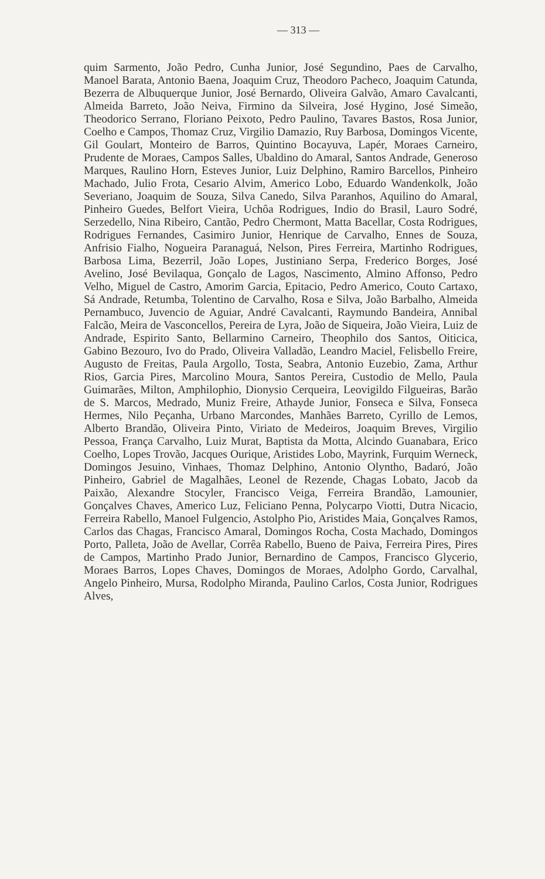— 313 —
quim Sarmento, João Pedro, Cunha Junior, José Segundino, Paes de Carvalho, Manoel Barata, Antonio Baena, Joaquim Cruz, Theodoro Pacheco, Joaquim Catunda, Bezerra de Albuquerque Junior, José Bernardo, Oliveira Galvão, Amaro Cavalcanti, Almeida Barreto, João Neiva, Firmino da Silveira, José Hygino, José Simeão, Theodorico Serrano, Floriano Peixoto, Pedro Paulino, Tavares Bastos, Rosa Junior, Coelho e Campos, Thomaz Cruz, Virgilio Damazio, Ruy Barbosa, Domingos Vicente, Gil Goulart, Monteiro de Barros, Quintino Bocayuva, Lapér, Moraes Carneiro, Prudente de Moraes, Campos Salles, Ubaldino do Amaral, Santos Andrade, Generoso Marques, Raulino Horn, Esteves Junior, Luiz Delphino, Ramiro Barcellos, Pinheiro Machado, Julio Frota, Cesario Alvim, Americo Lobo, Eduardo Wandenkolk, João Severiano, Joaquim de Souza, Silva Canedo, Silva Paranhos, Aquilino do Amaral, Pinheiro Guedes, Belfort Vieira, Uchôa Rodrigues, Indio do Brasil, Lauro Sodré, Serzedello, Nina Ribeiro, Cantão, Pedro Chermont, Matta Bacellar, Costa Rodrigues, Rodrigues Fernandes, Casimiro Junior, Henrique de Carvalho, Ennes de Souza, Anfrisio Fialho, Nogueira Paranaguá, Nelson, Pires Ferreira, Martinho Rodrigues, Barbosa Lima, Bezerril, João Lopes, Justiniano Serpa, Frederico Borges, José Avelino, José Bevilaqua, Gonçalo de Lagos, Nascimento, Almino Affonso, Pedro Velho, Miguel de Castro, Amorim Garcia, Epitacio, Pedro Americo, Couto Cartaxo, Sá Andrade, Retumba, Tolentino de Carvalho, Rosa e Silva, João Barbalho, Almeida Pernambuco, Juvencio de Aguiar, André Cavalcanti, Raymundo Bandeira, Annibal Falcão, Meira de Vasconcellos, Pereira de Lyra, João de Siqueira, João Vieira, Luiz de Andrade, Espirito Santo, Bellarmino Carneiro, Theophilo dos Santos, Oiticica, Gabino Bezouro, Ivo do Prado, Oliveira Valladão, Leandro Maciel, Felisbello Freire, Augusto de Freitas, Paula Argollo, Tosta, Seabra, Antonio Euzebio, Zama, Arthur Rios, Garcia Pires, Marcolino Moura, Santos Pereira, Custodio de Mello, Paula Guimarães, Milton, Amphilophio, Dionysio Cerqueira, Leovigildo Filgueiras, Barão de S. Marcos, Medrado, Muniz Freire, Athayde Junior, Fonseca e Silva, Fonseca Hermes, Nilo Peçanha, Urbano Marcondes, Manhães Barreto, Cyrillo de Lemos, Alberto Brandão, Oliveira Pinto, Viriato de Medeiros, Joaquim Breves, Virgilio Pessoa, França Carvalho, Luiz Murat, Baptista da Motta, Alcindo Guanabara, Erico Coelho, Lopes Trovão, Jacques Ourique, Aristides Lobo, Mayrink, Furquim Werneck, Domingos Jesuino, Vinhaes, Thomaz Delphino, Antonio Olyntho, Badaró, João Pinheiro, Gabriel de Magalhães, Leonel de Rezende, Chagas Lobato, Jacob da Paixão, Alexandre Stocyler, Francisco Veiga, Ferreira Brandão, Lamounier, Gonçalves Chaves, Americo Luz, Feliciano Penna, Polycarpo Viotti, Dutra Nicacio, Ferreira Rabello, Manoel Fulgencio, Astolpho Pio, Aristides Maia, Gonçalves Ramos, Carlos das Chagas, Francisco Amaral, Domingos Rocha, Costa Machado, Domingos Porto, Palleta, João de Avellar, Corrêa Rabello, Bueno de Paiva, Ferreira Pires, Pires de Campos, Martinho Prado Junior, Bernardino de Campos, Francisco Glycerio, Moraes Barros, Lopes Chaves, Domingos de Moraes, Adolpho Gordo, Carvalhal, Angelo Pinheiro, Mursa, Rodolpho Miranda, Paulino Carlos, Costa Junior, Rodrigues Alves,